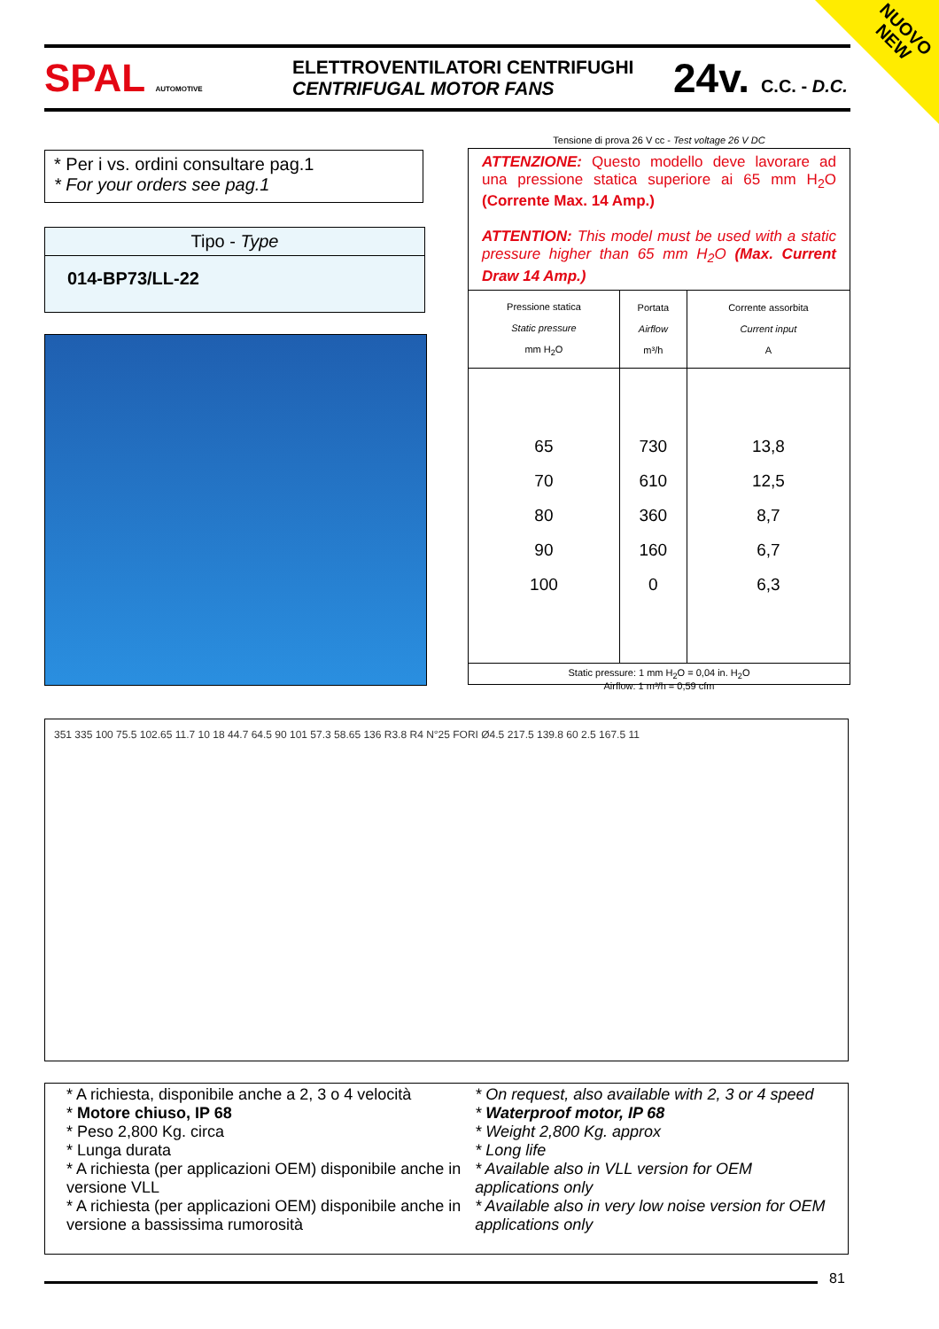NUOVO
NEW
SPAL AUTOMOTIVE
ELETTROVENTILATORI CENTRIFUGHI
CENTRIFUGAL MOTOR FANS
24v. C.C. - D.C.
* Per i vs. ordini consultare pag.1
* For your orders see pag.1
Tipo - Type
014-BP73/LL-22
Tensione di prova 26 V cc - Test voltage 26 V DC
ATTENZIONE: Questo modello deve lavorare ad una pressione statica superiore ai 65 mm H<sub>2</sub>O (Corrente Max. 14 Amp.)
ATTENTION: This model must be used with a static pressure higher than 65 mm H<sub>2</sub>O (Max. Current Draw 14 Amp.)
| Pressione statica Static pressure mm H<sub>2</sub>O | Portata Airflow m³/h | Corrente assorbita Current input A |
| --- | --- | --- |
| 65 70 80 90 100 | 730 610 360 160 0 | 13,8 12,5 8,7 6,7 6,3 |
| Static pressure: 1 mm H<sub>2</sub>O = 0,04 in. H<sub>2</sub>O Airflow: 1 m³/h = 0,59 cfm | | |
351 335 100 75.5 102.65 11.7 10 18 44.7 64.5 90 101 57.3 58.65 136 R3.8 R4 N°25 FORI Ø4.5 217.5 139.8 60 2.5 167.5 11
* A richiesta, disponibile anche a 2, 3 o 4 velocità
* Motore chiuso, IP 68
* Peso 2,800 Kg. circa
* Lunga durata
* A richiesta (per applicazioni OEM) disponibile anche in versione VLL
* A richiesta (per applicazioni OEM) disponibile anche in versione a bassissima rumorosità
* On request, also available with 2, 3 or 4 speed
* Waterproof motor, IP 68
* Weight 2,800 Kg. approx
* Long life
* Available also in VLL version for OEM applications only
* Available also in very low noise version for OEM applications only
81